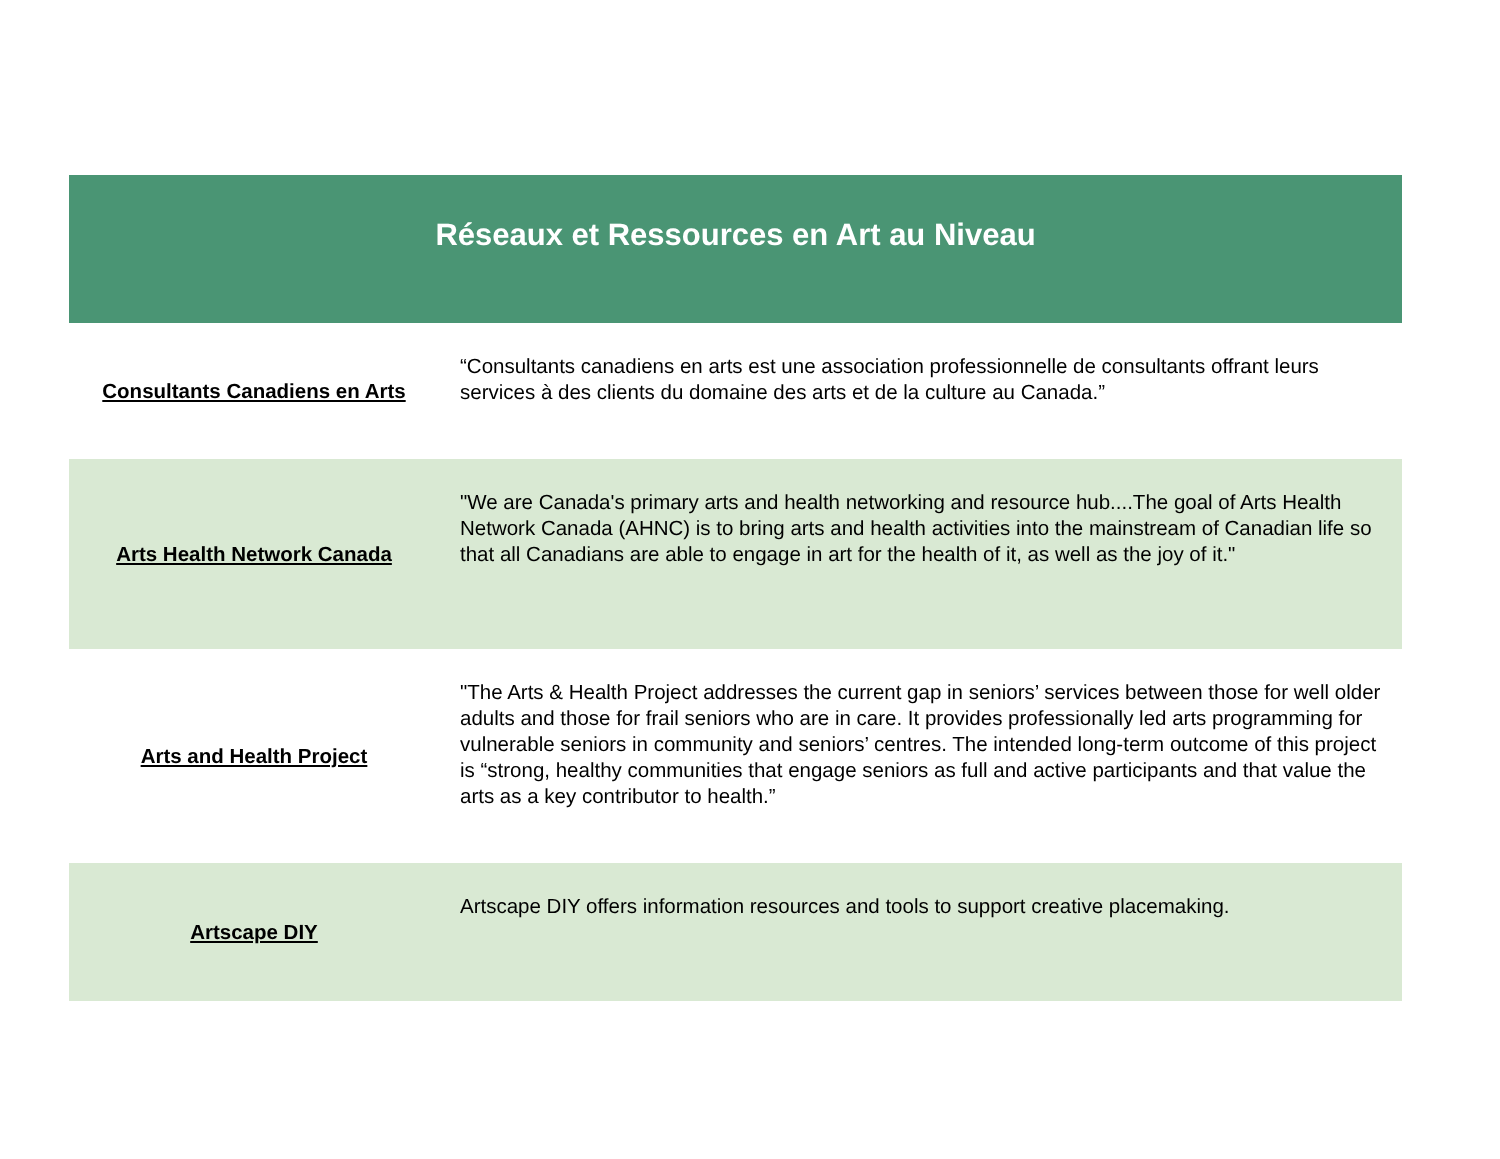| Réseaux et Ressources en Art au Niveau | |
| --- | --- |
| Consultants Canadiens en Arts | “Consultants canadiens en arts est une association professionnelle de consultants offrant leurs services à des clients du domaine des arts et de la culture au Canada.” |
| Arts Health Network Canada | "We are Canada's primary arts and health networking and resource hub....The goal of Arts Health Network Canada (AHNC) is to bring arts and health activities into the mainstream of Canadian life so that all Canadians are able to engage in art for the health of it, as well as the joy of it." |
| Arts and Health Project | "The Arts & Health Project addresses the current gap in seniors’ services between those for well older adults and those for frail seniors who are in care. It provides professionally led arts programming for vulnerable seniors in community and seniors’ centres. The intended long-term outcome of this project is “strong, healthy communities that engage seniors as full and active participants and that value the arts as a key contributor to health.” |
| Artscape DIY | Artscape DIY offers information resources and tools to support creative placemaking. |